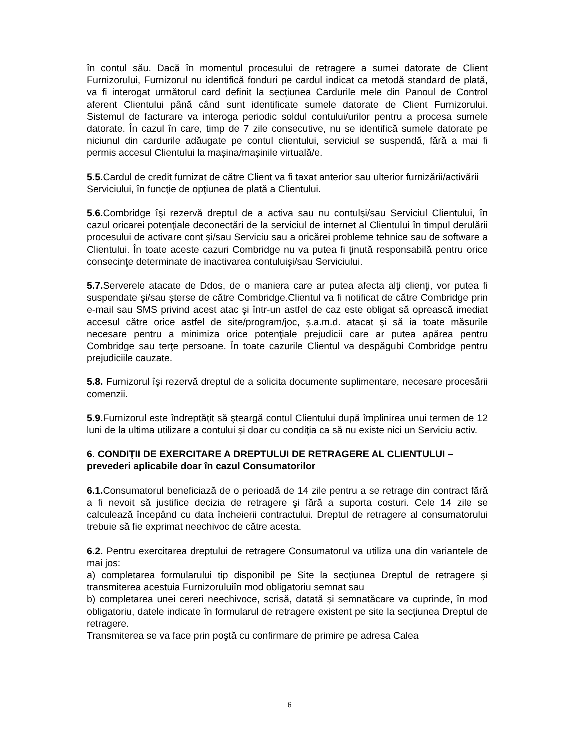în contul său. Dacă în momentul procesului de retragere a sumei datorate de Client Furnizorului, Furnizorul nu identifică fonduri pe cardul indicat ca metodă standard de plată, va fi interogat următorul card definit la secțiunea Cardurile mele din Panoul de Control aferent Clientului până când sunt identificate sumele datorate de Client Furnizorului. Sistemul de facturare va interoga periodic soldul contului/urilor pentru a procesa sumele datorate. În cazul în care, timp de 7 zile consecutive, nu se identifică sumele datorate pe niciunul din cardurile adăugate pe contul clientului, serviciul se suspendă, fără a mai fi permis accesul Clientului la mașina/mașinile virtuală/e.
5.5. Cardul de credit furnizat de către Client va fi taxat anterior sau ulterior furnizării/activării Serviciului, în funcţie de opţiunea de plată a Clientului.
5.6. Combridge îşi rezervă dreptul de a activa sau nu contulşi/sau Serviciul Clientului, în cazul oricarei potenţiale deconectări de la serviciul de internet al Clientului în timpul derulării procesului de activare cont şi/sau Serviciu sau a oricărei probleme tehnice sau de software a Clientului. În toate aceste cazuri Combridge nu va putea fi ţinută responsabilă pentru orice consecinţe determinate de inactivarea contuluişi/sau Serviciului.
5.7. Serverele atacate de Ddos, de o maniera care ar putea afecta alţi clienţi, vor putea fi suspendate şi/sau şterse de către Combridge.Clientul va fi notificat de către Combridge prin e-mail sau SMS privind acest atac şi într-un astfel de caz este obligat să oprească imediat accesul către orice astfel de site/program/joc, ș.a.m.d. atacat şi să ia toate măsurile necesare pentru a minimiza orice potenţiale prejudicii care ar putea apărea pentru Combridge sau terţe persoane. În toate cazurile Clientul va despăgubi Combridge pentru prejudiciile cauzate.
5.8. Furnizorul îşi rezervă dreptul de a solicita documente suplimentare, necesare procesării comenzii.
5.9. Furnizorul este îndreptăţit să şteargă contul Clientului după împlinirea unui termen de 12 luni de la ultima utilizare a contului şi doar cu condiţia ca să nu existe nici un Serviciu activ.
6. CONDIŢII DE EXERCITARE A DREPTULUI DE RETRAGERE AL CLIENTULUI – prevederi aplicabile doar în cazul Consumatorilor
6.1. Consumatorul beneficiază de o perioadă de 14 zile pentru a se retrage din contract fără a fi nevoit să justifice decizia de retragere şi fără a suporta costuri. Cele 14 zile se calculează începând cu data încheierii contractului. Dreptul de retragere al consumatorului trebuie să fie exprimat neechivoc de către acesta.
6.2. Pentru exercitarea dreptului de retragere Consumatorul va utiliza una din variantele de mai jos:
a) completarea formularului tip disponibil pe Site la secţiunea Dreptul de retragere şi transmiterea acestuia Furnizoruluiîn mod obligatoriu semnat sau
b) completarea unei cereri neechivoce, scrisă, datată şi semnatăcare va cuprinde, în mod obligatoriu, datele indicate în formularul de retragere existent pe site la secțiunea Dreptul de retragere.
Transmiterea se va face prin poştă cu confirmare de primire pe adresa Calea
6